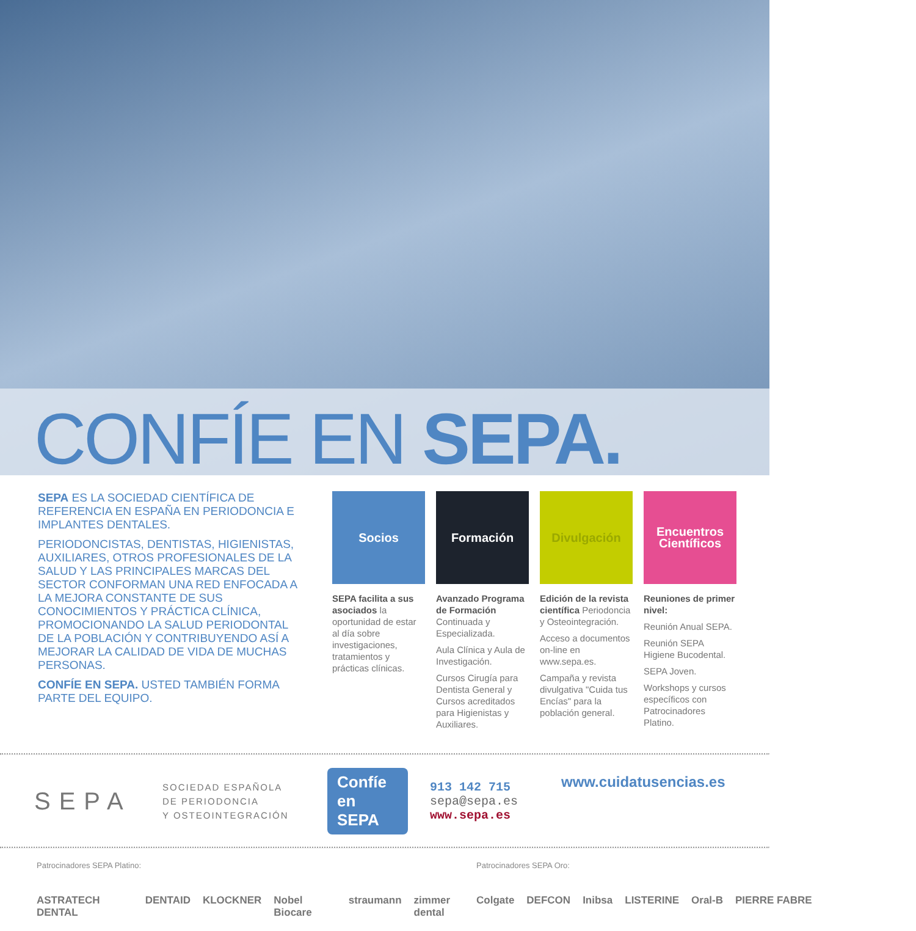CONFÍE EN SEPA.
SEPA ES LA SOCIEDAD CIENTÍFICA DE REFERENCIA EN ESPAÑA EN PERIODONCIA E IMPLANTES DENTALES.
PERIODONCISTAS, DENTISTAS, HIGIENISTAS, AUXILIARES, OTROS PROFESIONALES DE LA SALUD Y LAS PRINCIPALES MARCAS DEL SECTOR CONFORMAN UNA RED ENFOCADA A LA MEJORA CONSTANTE DE SUS CONOCIMIENTOS Y PRÁCTICA CLÍNICA, PROMOCIONANDO LA SALUD PERIODONTAL DE LA POBLACIÓN Y CONTRIBUYENDO ASÍ A MEJORAR LA CALIDAD DE VIDA DE MUCHAS PERSONAS.
CONFÍE EN SEPA. USTED TAMBIÉN FORMA PARTE DEL EQUIPO.
Socios
SEPA facilita a sus asociados la oportunidad de estar al día sobre investigaciones, tratamientos y prácticas clínicas.
Formación
Avanzado Programa de Formación Continuada y Especializada.
Aula Clínica y Aula de Investigación.
Cursos Cirugía para Dentista General y Cursos acreditados para Higienistas y Auxiliares.
Divulgación
Edición de la revista científica Periodoncia y Osteointegración.
Acceso a documentos on-line en www.sepa.es.
Campaña y revista divulgativa "Cuida tus Encías" para la población general.
Encuentros Científicos
Reuniones de primer nivel:
Reunión Anual SEPA.
Reunión SEPA Higiene Bucodental.
SEPA Joven.
Workshops y cursos específicos con Patrocinadores Platino.
SEPA
SOCIEDAD ESPAÑOLA
DE PERIODONCIA
Y OSTEOINTEGRACIÓN
Confíe en SEPA
913 142 715
sepa@sepa.es
www.sepa.es
www.cuidatusencias.es
Patrocinadores SEPA Platino:
ASTRATECH DENTAL DENTAID KLOCKNER Nobel Biocare straumann zimmer dental
Patrocinadores SEPA Oro:
Colgate DEFCON Inibsa LISTERINE Oral-B PIERRE FABRE